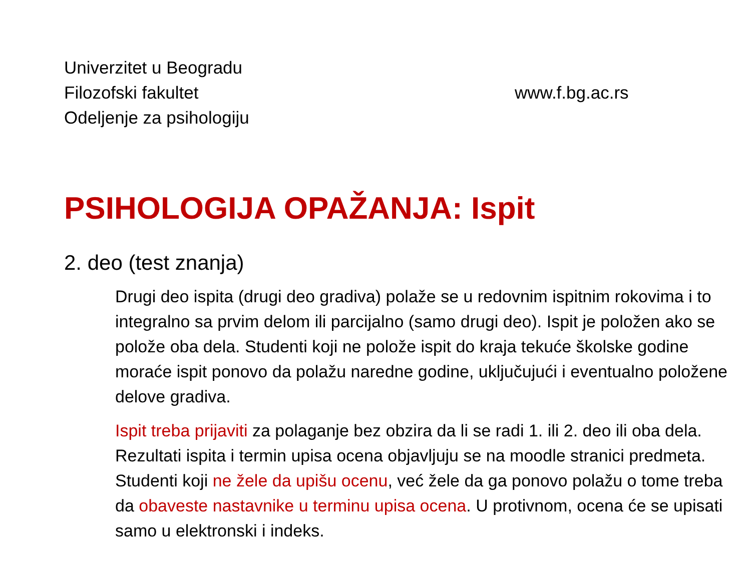Univerzitet u Beogradu
Filozofski fakultet
Odeljenje za psihologiju
www.f.bg.ac.rs
PSIHOLOGIJA OPAŽANJA: Ispit
2. deo (test znanja)
Drugi deo ispita (drugi deo gradiva) polaže se u redovnim ispitnim rokovima i to integralno sa prvim delom ili parcijalno (samo drugi deo). Ispit je položen ako se polože oba dela. Studenti koji ne polože ispit do kraja tekuće školske godine moraće ispit ponovo da polažu naredne godine, uključujući i eventualno položene delove gradiva.
Ispit treba prijaviti za polaganje bez obzira da li se radi 1. ili 2. deo ili oba dela. Rezultati ispita i termin upisa ocena objavljuju se na moodle stranici predmeta. Studenti koji ne žele da upišu ocenu, već žele da ga ponovo polažu o tome treba da obaveste nastavnike u terminu upisa ocena. U protivnom, ocena će se upisati samo u elektronski i indeks.